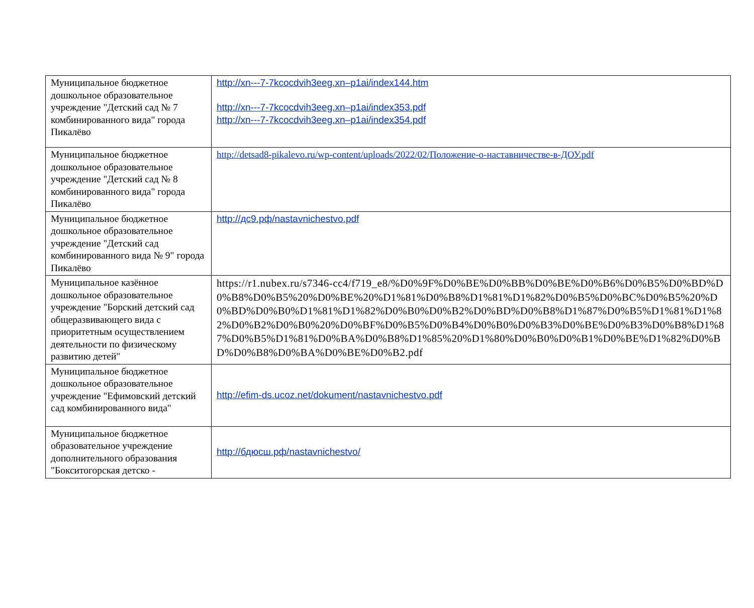| Муниципальное бюджетное дошкольное образовательное учреждение "Детский сад № 7 комбинированного вида" города Пикалёво | http://xn---7-7kcocdvih3eeg.xn–p1ai/index144.htm http://xn---7-7kcocdvih3eeg.xn–p1ai/index353.pdf http://xn---7-7kcocdvih3eeg.xn–p1ai/index354.pdf |
| Муниципальное бюджетное дошкольное образовательное учреждение "Детский сад № 8 комбинированного вида" города Пикалёво | http://detsad8-pikalevo.ru/wp-content/uploads/2022/02/Положение-о-наставничестве-в-ДОУ.pdf |
| Муниципальное бюджетное дошкольное образовательное учреждение "Детский сад комбинированного вида № 9" города Пикалёво | http://дс9.рф/nastavnichestvo.pdf |
| Муниципальное казённое дошкольное образовательное учреждение "Борский детский сад общеразвивающего вида с приоритетным осуществлением деятельности по физическому развитию детей" | https://r1.nubex.ru/s7346-cc4/f719_e8/%D0%9F%D0%BE%D0%BB%D0%BE%D0%B6%D0%B5%D0%BD%D0%B8%D0%B5%20%D0%BE%20%D1%81%D0%B8%D1%81%D1%82%D0%B5%D0%BC%D0%B5%20%D0%BD%D0%B0%D1%81%D1%82%D0%B0%D0%B2%D0%BD%D0%B8%D1%87%D0%B5%D1%81%D1%82%D0%B2%D0%B0%20%D0%BF%D0%B5%D0%B4%D0%B0%D0%B3%D0%BE%D0%B3%D0%B8%D1%87%D0%B5%D1%81%D0%BA%D0%B8%D1%85%20%D1%80%D0%B0%D0%B1%D0%BE%D1%82%D0%BD%D0%B8%D0%BA%D0%BE%D0%B2.pdf |
| Муниципальное бюджетное дошкольное образовательное учреждение "Ефимовский детский сад комбинированного вида" | http://efim-ds.ucoz.net/dokument/nastavnichestvo.pdf |
| Муниципальное бюджетное образовательное учреждение дополнительного образования "Бокситогорская детско - | http://бдюсш.рф/nastavnichestvo/ |